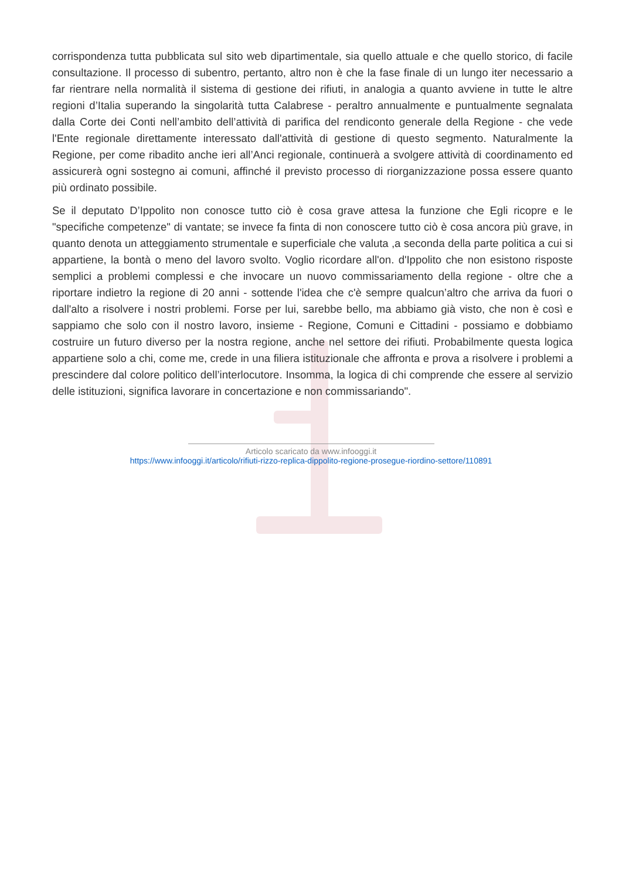corrispondenza tutta pubblicata sul sito web dipartimentale, sia quello attuale e che quello storico, di facile consultazione. Il processo di subentro, pertanto, altro non è che la fase finale di un lungo iter necessario a far rientrare nella normalità il sistema di gestione dei rifiuti, in analogia a quanto avviene in tutte le altre regioni d’Italia superando la singolarità tutta Calabrese - peraltro annualmente e puntualmente segnalata dalla Corte dei Conti nell’ambito dell’attività di parifica del rendiconto generale della Regione - che vede l'Ente regionale direttamente interessato dall'attività di gestione di questo segmento. Naturalmente la Regione, per come ribadito anche ieri all’Anci regionale, continuerà a svolgere attività di coordinamento ed assicurerà ogni sostegno ai comuni, affinché il previsto processo di riorganizzazione possa essere quanto più ordinato possibile.
Se il deputato D’Ippolito non conosce tutto ciò è cosa grave attesa la funzione che Egli ricopre e le "specifiche competenze" di vantate; se invece fa finta di non conoscere tutto ciò è cosa ancora più grave, in quanto denota un atteggiamento strumentale e superficiale che valuta ,a seconda della parte politica a cui si appartiene, la bontà o meno del lavoro svolto. Voglio ricordare all'on. d'Ippolito che non esistono risposte semplici a problemi complessi e che invocare un nuovo commissariamento della regione - oltre che a riportare indietro la regione di 20 anni - sottende l'idea che c'è sempre qualcun’altro che arriva da fuori o dall'alto a risolvere i nostri problemi. Forse per lui, sarebbe bello, ma abbiamo già visto, che non è così e sappiamo che solo con il nostro lavoro, insieme - Regione, Comuni e Cittadini - possiamo e dobbiamo costruire un futuro diverso per la nostra regione, anche nel settore dei rifiuti. Probabilmente questa logica appartiene solo a chi, come me, crede in una filiera istituzionale che affronta e prova a risolvere i problemi a prescindere dal colore politico dell’interlocutore. Insomma, la logica di chi comprende che essere al servizio delle istituzioni, significa lavorare in concertazione e non commissariando".
Articolo scaricato da www.infooggi.it
https://www.infooggi.it/articolo/rifiuti-rizzo-replica-dippolito-regione-prosegue-riordino-settore/110891